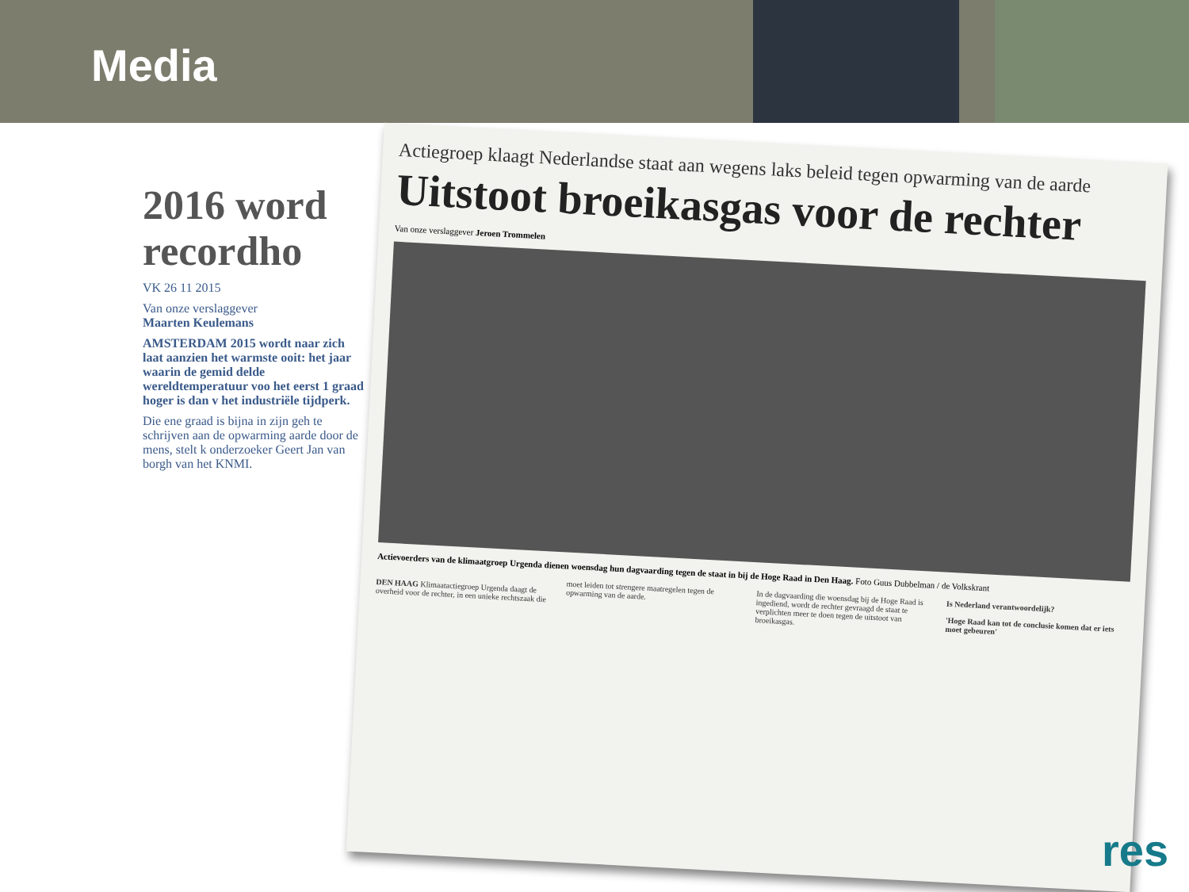Media
2016 word recordho
VK 26 11 2015
Van onze verslaggever
Maarten Keulemans
AMSTERDAM 2015 wordt naar zich laat aanzien het warmste ooit: het jaar waarin de gemid delde wereldtemperatuur voo het eerst 1 graad hoger is dan v het industriële tijdperk.
Die ene graad is bijna in zijn geh te schrijven aan de opwarming aarde door de mens, stelt k onderzoeker Geert Jan van borgh van het KNMI.
Actiegroep klaagt Nederlandse staat aan wegens laks beleid tegen opwarming van de aarde
Uitstoot broeikasgas voor de rechter
Van onze verslaggever Jeroen Trommelen
Actievoerders van de klimaatgroep Urgenda dienen woensdag hun dagvaarding tegen de staat in bij de Hoge Raad in Den Haag. Foto Guus Dubbelman / de Volkskrant
DEN HAAG Klimaatactiegroep Urgenda daagt de overheid voor de rechter, in een unieke rechtszaak die moet leiden tot strengere maatregelen tegen de opwarming van de aarde.
In de dagvaarding die woensdag bij de Hoge Raad is ingediend, wordt de rechter gevraagd de staat te verplichten meer te doen tegen de uitstoot van broeikasgas.
Is Nederland verantwoordelijk?
'Hoge Raad kan tot de conclusie komen dat er iets moet gebeuren'
res